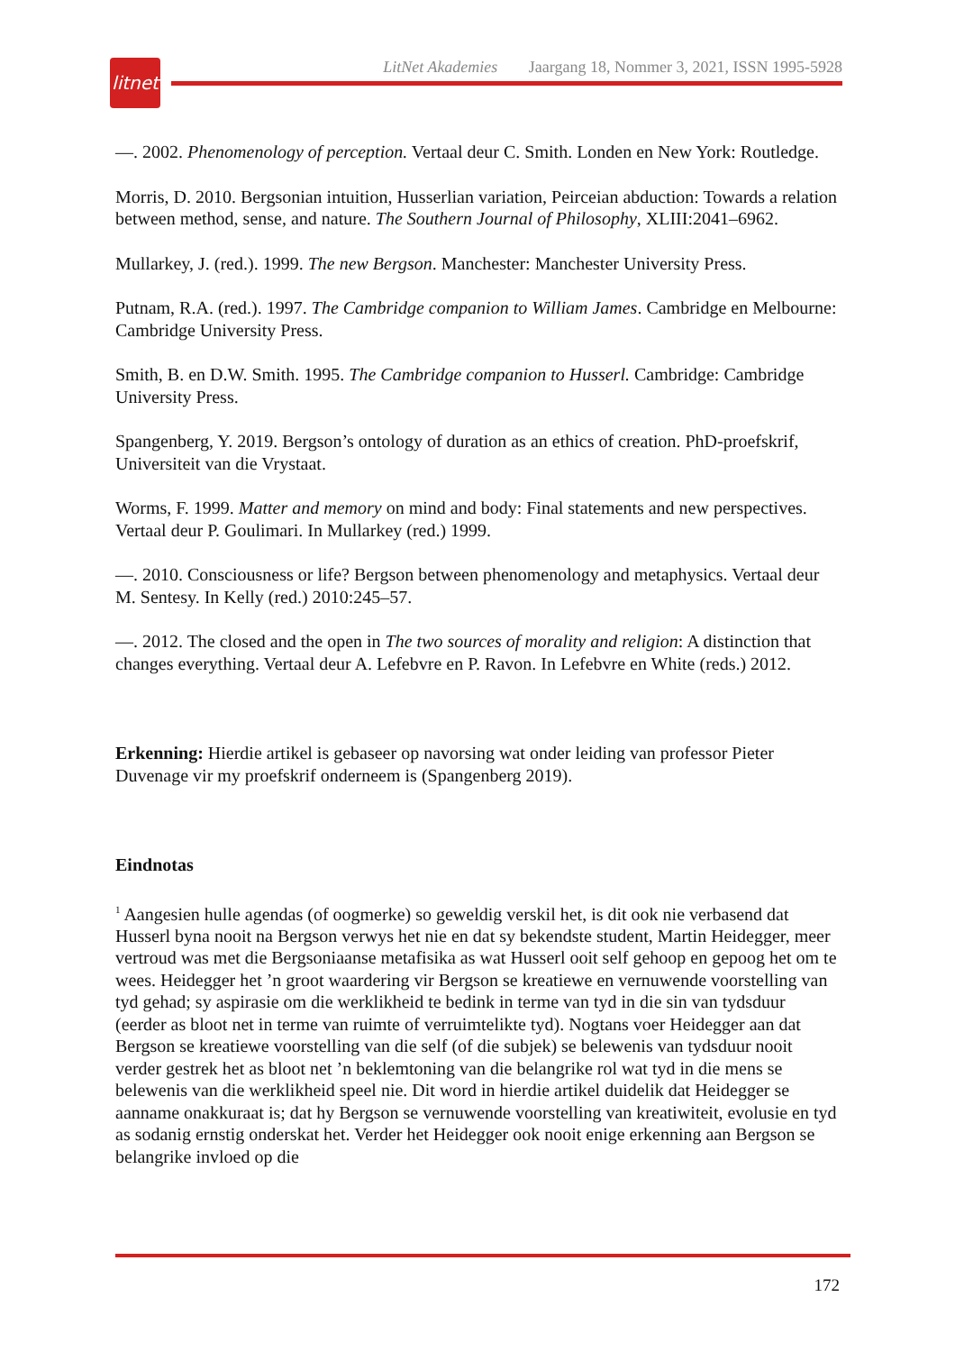litnet
LitNet Akademies Jaargang 18, Nommer 3, 2021, ISSN 1995-5928
—. 2002. Phenomenology of perception. Vertaal deur C. Smith. Londen en New York: Routledge.
Morris, D. 2010. Bergsonian intuition, Husserlian variation, Peirceian abduction: Towards a relation between method, sense, and nature. The Southern Journal of Philosophy, XLIII:2041–6962.
Mullarkey, J. (red.). 1999. The new Bergson. Manchester: Manchester University Press.
Putnam, R.A. (red.). 1997. The Cambridge companion to William James. Cambridge en Melbourne: Cambridge University Press.
Smith, B. en D.W. Smith. 1995. The Cambridge companion to Husserl. Cambridge: Cambridge University Press.
Spangenberg, Y. 2019. Bergson’s ontology of duration as an ethics of creation. PhD-proefskrif, Universiteit van die Vrystaat.
Worms, F. 1999. Matter and memory on mind and body: Final statements and new perspectives. Vertaal deur P. Goulimari. In Mullarkey (red.) 1999.
—. 2010. Consciousness or life? Bergson between phenomenology and metaphysics. Vertaal deur M. Sentesy. In Kelly (red.) 2010:245–57.
—. 2012. The closed and the open in The two sources of morality and religion: A distinction that changes everything. Vertaal deur A. Lefebvre en P. Ravon. In Lefebvre en White (reds.) 2012.
Erkenning: Hierdie artikel is gebaseer op navorsing wat onder leiding van professor Pieter Duvenage vir my proefskrif onderneem is (Spangenberg 2019).
Eindnotas
<sup>1</sup> Aangesien hulle agendas (of oogmerke) so geweldig verskil het, is dit ook nie verbasend dat Husserl byna nooit na Bergson verwys het nie en dat sy bekendste student, Martin Heidegger, meer vertroud was met die Bergsoniaanse metafisika as wat Husserl ooit self gehoop en gepoog het om te wees. Heidegger het ’n groot waardering vir Bergson se kreatiewe en vernuwende voorstelling van tyd gehad; sy aspirasie om die werklikheid te bedink in terme van tyd in die sin van tydsduur (eerder as bloot net in terme van ruimte of verruimtelikte tyd). Nogtans voer Heidegger aan dat Bergson se kreatiewe voorstelling van die self (of die subjek) se belewenis van tydsduur nooit verder gestrek het as bloot net ’n beklemtoning van die belangrike rol wat tyd in die mens se belewenis van die werklikheid speel nie. Dit word in hierdie artikel duidelik dat Heidegger se aanname onakkuraat is; dat hy Bergson se vernuwende voorstelling van kreatiwiteit, evolusie en tyd as sodanig ernstig onderskat het. Verder het Heidegger ook nooit enige erkenning aan Bergson se belangrike invloed op die
172